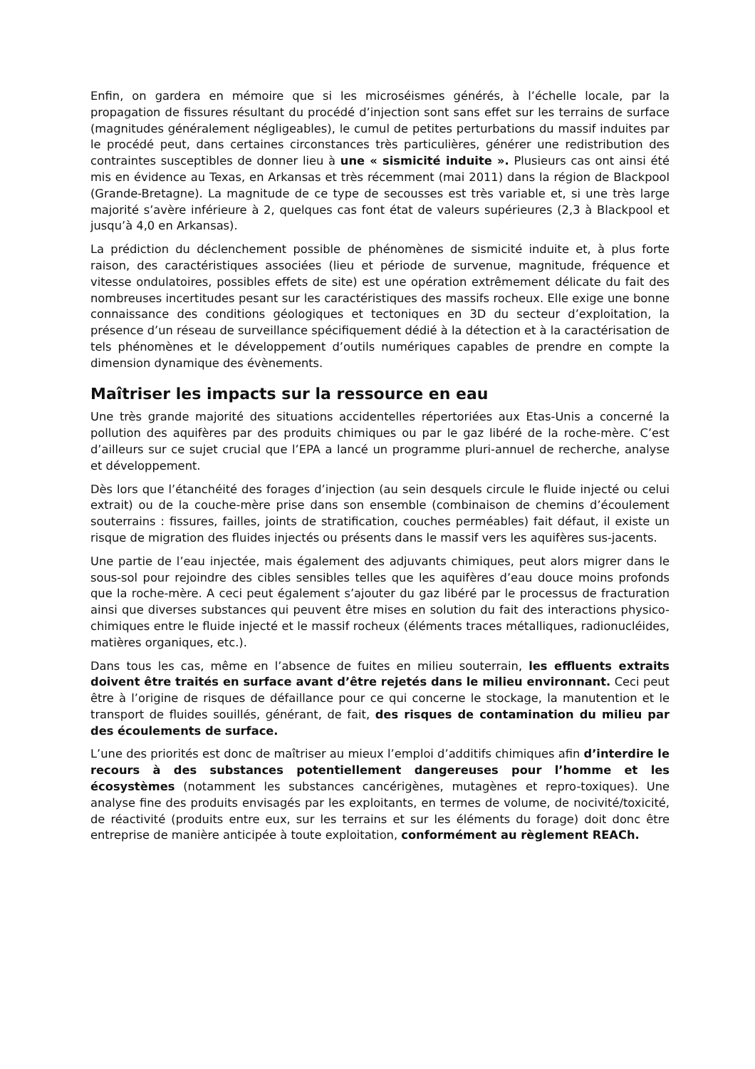Enfin, on gardera en mémoire que si les microséismes générés, à l’échelle locale, par la propagation de fissures résultant du procédé d’injection sont sans effet sur les terrains de surface (magnitudes généralement négligeables), le cumul de petites perturbations du massif induites par le procédé peut, dans certaines circonstances très particulières, générer une redistribution des contraintes susceptibles de donner lieu à une « sismicité induite ». Plusieurs cas ont ainsi été mis en évidence au Texas, en Arkansas et très récemment (mai 2011) dans la région de Blackpool (Grande-Bretagne). La magnitude de ce type de secousses est très variable et, si une très large majorité s’avère inférieure à 2, quelques cas font état de valeurs supérieures (2,3 à Blackpool et jusqu’à 4,0 en Arkansas).
La prédiction du déclenchement possible de phénomènes de sismicité induite et, à plus forte raison, des caractéristiques associées (lieu et période de survenue, magnitude, fréquence et vitesse ondulatoires, possibles effets de site) est une opération extrêmement délicate du fait des nombreuses incertitudes pesant sur les caractéristiques des massifs rocheux. Elle exige une bonne connaissance des conditions géologiques et tectoniques en 3D du secteur d’exploitation, la présence d’un réseau de surveillance spécifiquement dédié à la détection et à la caractérisation de tels phénomènes et le développement d’outils numériques capables de prendre en compte la dimension dynamique des évènements.
Maîtriser les impacts sur la ressource en eau
Une très grande majorité des situations accidentelles répertoriées aux Etas-Unis a concerné la pollution des aquifères par des produits chimiques ou par le gaz libéré de la roche-mère. C’est d’ailleurs sur ce sujet crucial que l’EPA a lancé un programme pluri-annuel de recherche, analyse et développement.
Dès lors que l’étanchéité des forages d’injection (au sein desquels circule le fluide injecté ou celui extrait) ou de la couche-mère prise dans son ensemble (combinaison de chemins d’écoulement souterrains : fissures, failles, joints de stratification, couches perméables) fait défaut, il existe un risque de migration des fluides injectés ou présents dans le massif vers les aquifères sus-jacents.
Une partie de l’eau injectée, mais également des adjuvants chimiques, peut alors migrer dans le sous-sol pour rejoindre des cibles sensibles telles que les aquifères d’eau douce moins profonds que la roche-mère. A ceci peut également s’ajouter du gaz libéré par le processus de fracturation ainsi que diverses substances qui peuvent être mises en solution du fait des interactions physico-chimiques entre le fluide injecté et le massif rocheux (éléments traces métalliques, radionucléides, matières organiques, etc.).
Dans tous les cas, même en l’absence de fuites en milieu souterrain, les effluents extraits doivent être traités en surface avant d’être rejetés dans le milieu environnant. Ceci peut être à l’origine de risques de défaillance pour ce qui concerne le stockage, la manutention et le transport de fluides souillés, générant, de fait, des risques de contamination du milieu par des écoulements de surface.
L’une des priorités est donc de maîtriser au mieux l’emploi d’additifs chimiques afin d’interdire le recours à des substances potentiellement dangereuses pour l’homme et les écosystèmes (notamment les substances cancérigènes, mutagènes et repro-toxiques). Une analyse fine des produits envisagés par les exploitants, en termes de volume, de nocivité/toxicité, de réactivité (produits entre eux, sur les terrains et sur les éléments du forage) doit donc être entreprise de manière anticipée à toute exploitation, conformément au règlement REACh.